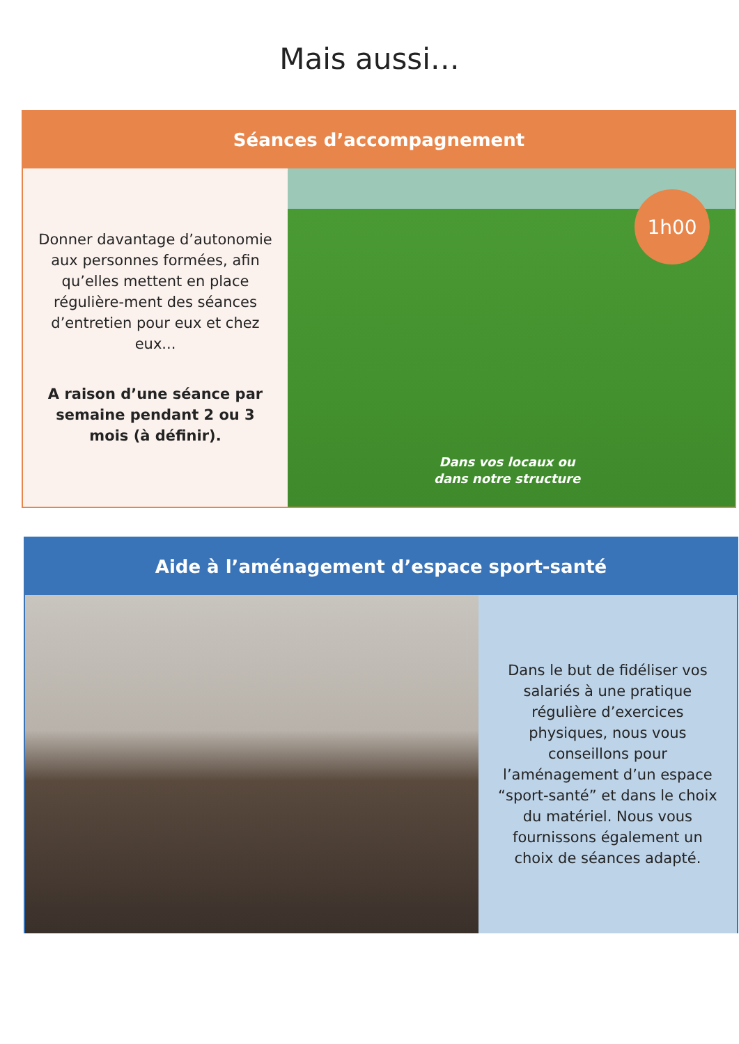Mais aussi…
Séances d’accompagnement
Donner davantage d’autonomie aux personnes formées, afin qu’elles mettent en place régulière-ment des séances d’entretien pour eux et chez eux...
A raison d’une séance par semaine pendant 2 ou 3 mois (à définir).
1h00
Dans vos locaux ou
dans notre structure
Aide à l’aménagement d’espace sport-santé
Dans le but de fidéliser vos salariés à une pratique régulière d’exercices physiques, nous vous conseillons pour l’aménagement d’un espace “sport-santé” et dans le choix du matériel. Nous vous fournissons également un choix de séances adapté.